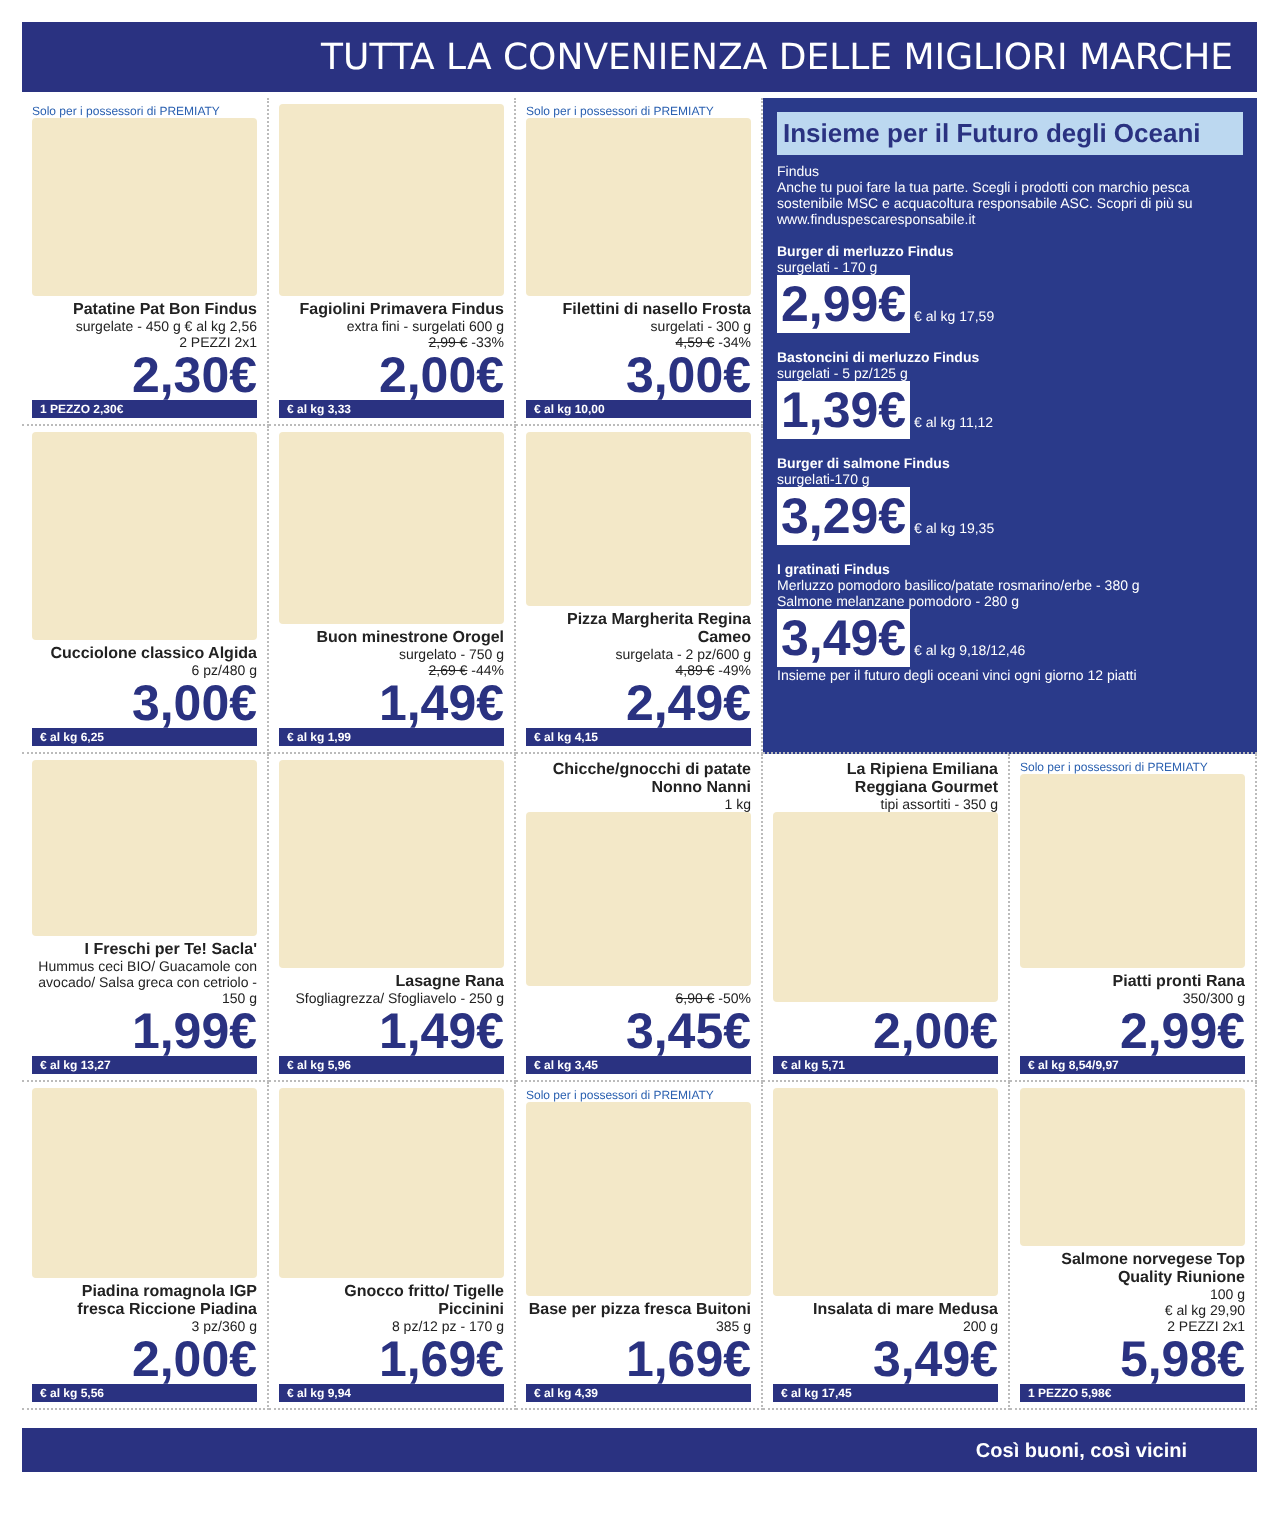TUTTA LA CONVENIENZA DELLE MIGLIORI MARCHE
Solo per i possessori di PREMIATY
Patatine Pat Bon Findus
surgelate - 450 g € al kg 2,56
2 PEZZI 2x1
2,30€
1 PEZZO 2,30€
Fagiolini Primavera Findus
extra fini - surgelati 600 g
2,99 € -33%
2,00€
€ al kg 3,33
Solo per i possessori di PREMIATY
Filettini di nasello Frosta
surgelati - 300 g
4,59 € -34%
3,00€
€ al kg 10,00
Insieme per il Futuro degli Oceani
Findus
Anche tu puoi fare la tua parte. Scegli i prodotti con marchio pesca sostenibile MSC e acquacoltura responsabile ASC. Scopri di più su www.finduspescaresponsabile.it
Burger di merluzzo Findus
surgelati - 170 g
2,99€ € al kg 17,59
Bastoncini di merluzzo Findus
surgelati - 5 pz/125 g
1,39€ € al kg 11,12
Burger di salmone Findus
surgelati-170 g
3,29€ € al kg 19,35
I gratinati Findus
Merluzzo pomodoro basilico/patate rosmarino/erbe - 380 g
Salmone melanzane pomodoro - 280 g
3,49€ € al kg 9,18/12,46
Insieme per il futuro degli oceani vinci ogni giorno 12 piatti
Cucciolone classico Algida
6 pz/480 g
3,00€
€ al kg 6,25
Buon minestrone Orogel
surgelato - 750 g
2,69 € -44%
1,49€
€ al kg 1,99
Pizza Margherita Regina Cameo
surgelata - 2 pz/600 g
4,89 € -49%
2,49€
€ al kg 4,15
I Freschi per Te! Sacla'
Hummus ceci BIO/ Guacamole con avocado/ Salsa greca con cetriolo - 150 g
1,99€
€ al kg 13,27
Lasagne Rana
Sfogliagrezza/ Sfogliavelo - 250 g
1,49€
€ al kg 5,96
Chicche/gnocchi di patate Nonno Nanni
1 kg
6,90 € -50%
3,45€
€ al kg 3,45
La Ripiena Emiliana Reggiana Gourmet
tipi assortiti - 350 g
2,00€
€ al kg 5,71
Solo per i possessori di PREMIATY
Piatti pronti Rana
350/300 g
2,99€
€ al kg 8,54/9,97
Piadina romagnola IGP fresca Riccione Piadina
3 pz/360 g
2,00€
€ al kg 5,56
Gnocco fritto/ Tigelle Piccinini
8 pz/12 pz - 170 g
1,69€
€ al kg 9,94
Solo per i possessori di PREMIATY
Base per pizza fresca Buitoni
385 g
1,69€
€ al kg 4,39
Insalata di mare Medusa
200 g
3,49€
€ al kg 17,45
Salmone norvegese Top Quality Riunione
100 g
€ al kg 29,90
2 PEZZI 2x1
5,98€
1 PEZZO 5,98€
Così buoni, così vicini